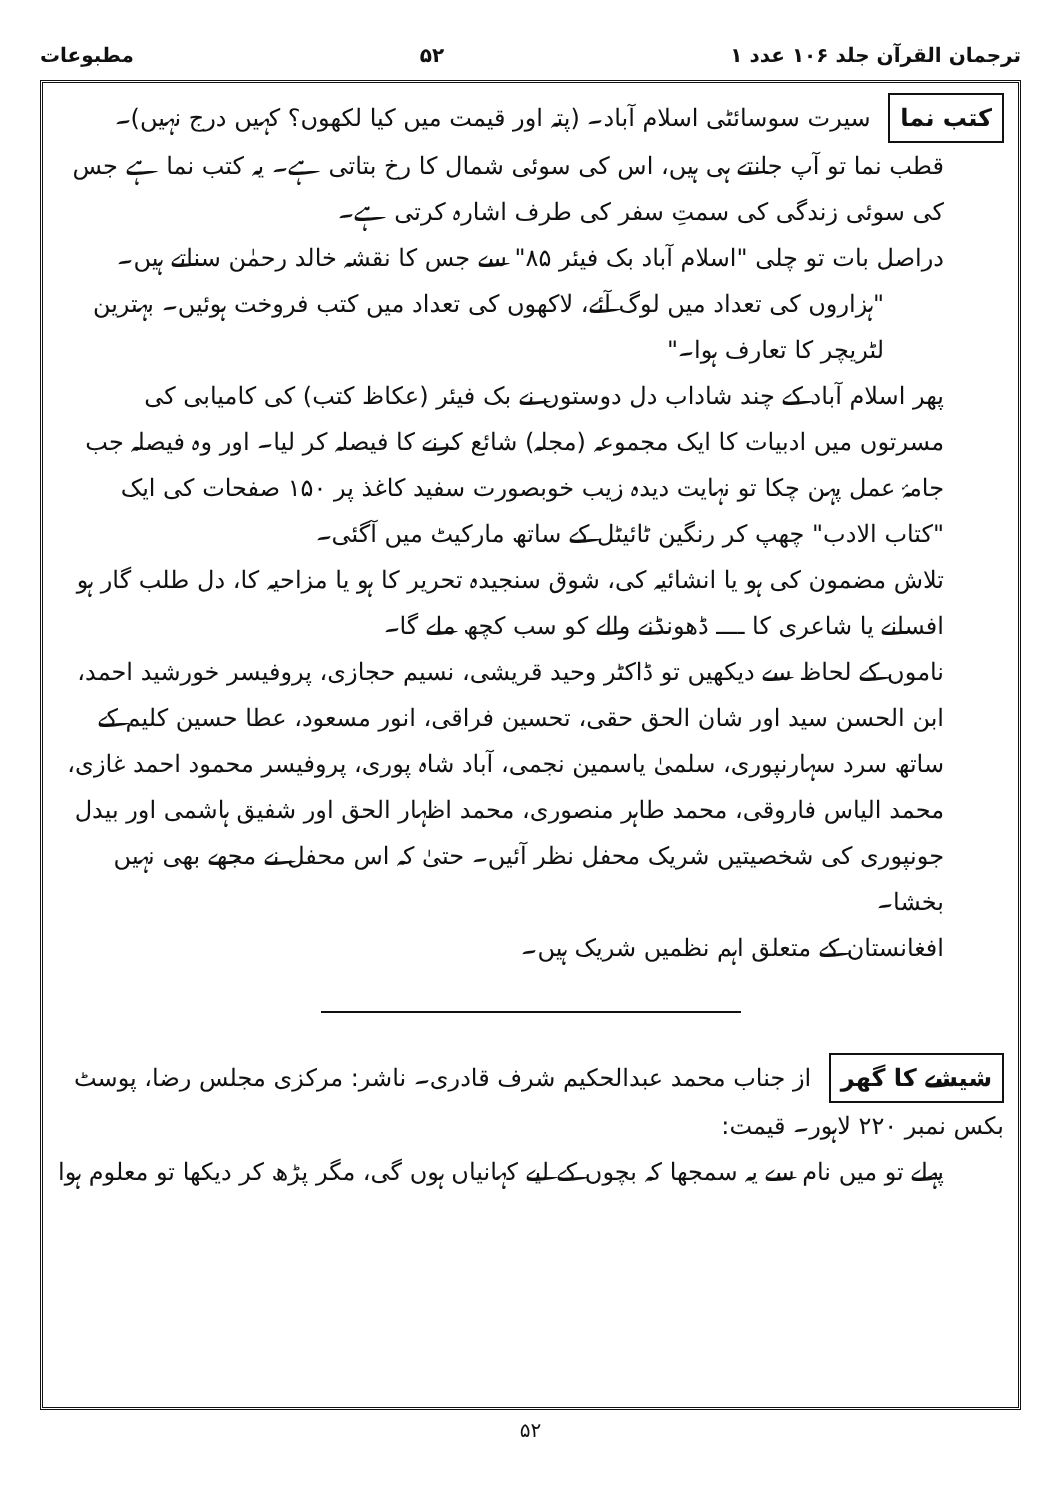ترجمان القرآن جلد ۱۰۶ عدد ۱ ۵۲ مطبوعات
کتب نما سیرت سوسائٹی اسلام آباد۔ (پتہ اور قیمت میں کیا لکھوں؟ کہیں درج نہیں)۔
قطب نما تو آپ جانتے ہی ہیں، اس کی سوئی شمال کا رخ بتاتی ہے۔ یہ کتب نما ہے جس کی سوئی زندگی کی سمتِ سفر کی طرف اشارہ کرتی ہے۔
دراصل بات تو چلی "اسلام آباد بک فیئر ۸۵" سے جس کا نقشہ خالد رحمٰن سناتے ہیں۔
"ہزاروں کی تعداد میں لوگ آئے، لاکھوں کی تعداد میں کتب فروخت ہوئیں۔ بہترین لٹریچر کا تعارف ہوا۔"
پھر اسلام آباد کے چند شاداب دل دوستوں نے بک فیئر (عکاظ کتب) کی کامیابی کی مسرتوں میں ادبیات کا ایک مجموعہ (مجلہ) شائع کرنے کا فیصلہ کر لیا۔ اور وہ فیصلہ جب جامۂ عمل پہن چکا تو نہایت دیدہ زیب خوبصورت سفید کاغذ پر ۱۵۰ صفحات کی ایک "کتاب الادب" چھپ کر رنگین ٹائیٹل کے ساتھ مارکیٹ میں آگئی۔
تلاش مضمون کی ہو یا انشائیہ کی، شوق سنجیدہ تحریر کا ہو یا مزاحیہ کا، دل طلب گار ہو افسانے یا شاعری کا ــــ ڈھونڈنے والے کو سب کچھ ملے گا۔
ناموں کے لحاظ سے دیکھیں تو ڈاکٹر وحید قریشی، نسیم حجازی، پروفیسر خورشید احمد، ابن الحسن سید اور شان الحق حقی، تحسین فراقی، انور مسعود، عطا حسین کلیم کے ساتھ سرد سہارنپوری، سلمیٰ یاسمین نجمی، آباد شاہ پوری، پروفیسر محمود احمد غازی، محمد الیاس فاروقی، محمد طاہر منصوری، محمد اظہار الحق اور شفیق ہاشمی اور بیدل جونپوری کی شخصیتیں شریک محفل نظر آئیں۔ حتیٰ کہ اس محفل نے مجھے بھی نہیں بخشا۔
افغانستان کے متعلق اہم نظمیں شریک ہیں۔
شیشے کا گھر از جناب محمد عبدالحکیم شرف قادری۔ ناشر: مرکزی مجلس رضا، پوسٹ بکس نمبر ۲۲۰ لاہور۔ قیمت:
پہلے تو میں نام سے یہ سمجھا کہ بچوں کے لیے کہانیاں ہوں گی، مگر پڑھ کر دیکھا تو معلوم ہوا
۵۲